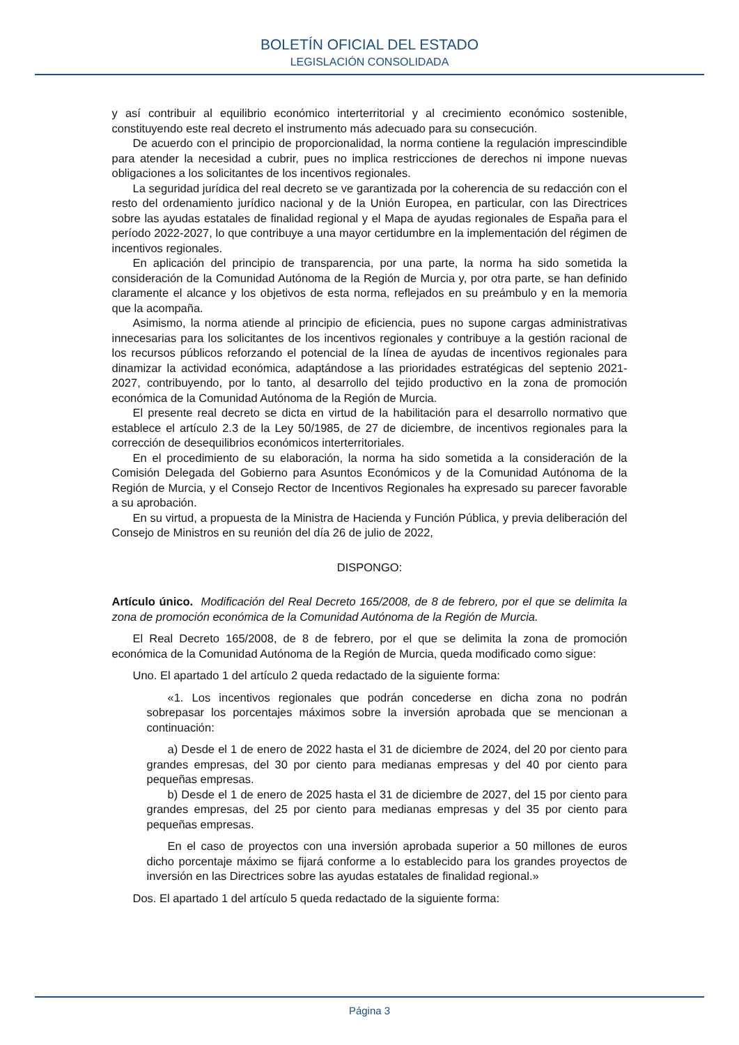BOLETÍN OFICIAL DEL ESTADO
LEGISLACIÓN CONSOLIDADA
y así contribuir al equilibrio económico interterritorial y al crecimiento económico sostenible, constituyendo este real decreto el instrumento más adecuado para su consecución.
De acuerdo con el principio de proporcionalidad, la norma contiene la regulación imprescindible para atender la necesidad a cubrir, pues no implica restricciones de derechos ni impone nuevas obligaciones a los solicitantes de los incentivos regionales.
La seguridad jurídica del real decreto se ve garantizada por la coherencia de su redacción con el resto del ordenamiento jurídico nacional y de la Unión Europea, en particular, con las Directrices sobre las ayudas estatales de finalidad regional y el Mapa de ayudas regionales de España para el período 2022-2027, lo que contribuye a una mayor certidumbre en la implementación del régimen de incentivos regionales.
En aplicación del principio de transparencia, por una parte, la norma ha sido sometida la consideración de la Comunidad Autónoma de la Región de Murcia y, por otra parte, se han definido claramente el alcance y los objetivos de esta norma, reflejados en su preámbulo y en la memoria que la acompaña.
Asimismo, la norma atiende al principio de eficiencia, pues no supone cargas administrativas innecesarias para los solicitantes de los incentivos regionales y contribuye a la gestión racional de los recursos públicos reforzando el potencial de la línea de ayudas de incentivos regionales para dinamizar la actividad económica, adaptándose a las prioridades estratégicas del septenio 2021-2027, contribuyendo, por lo tanto, al desarrollo del tejido productivo en la zona de promoción económica de la Comunidad Autónoma de la Región de Murcia.
El presente real decreto se dicta en virtud de la habilitación para el desarrollo normativo que establece el artículo 2.3 de la Ley 50/1985, de 27 de diciembre, de incentivos regionales para la corrección de desequilibrios económicos interterritoriales.
En el procedimiento de su elaboración, la norma ha sido sometida a la consideración de la Comisión Delegada del Gobierno para Asuntos Económicos y de la Comunidad Autónoma de la Región de Murcia, y el Consejo Rector de Incentivos Regionales ha expresado su parecer favorable a su aprobación.
En su virtud, a propuesta de la Ministra de Hacienda y Función Pública, y previa deliberación del Consejo de Ministros en su reunión del día 26 de julio de 2022,
DISPONGO:
Artículo único. Modificación del Real Decreto 165/2008, de 8 de febrero, por el que se delimita la zona de promoción económica de la Comunidad Autónoma de la Región de Murcia.
El Real Decreto 165/2008, de 8 de febrero, por el que se delimita la zona de promoción económica de la Comunidad Autónoma de la Región de Murcia, queda modificado como sigue:
Uno. El apartado 1 del artículo 2 queda redactado de la siguiente forma:
«1. Los incentivos regionales que podrán concederse en dicha zona no podrán sobrepasar los porcentajes máximos sobre la inversión aprobada que se mencionan a continuación:
a) Desde el 1 de enero de 2022 hasta el 31 de diciembre de 2024, del 20 por ciento para grandes empresas, del 30 por ciento para medianas empresas y del 40 por ciento para pequeñas empresas.
b) Desde el 1 de enero de 2025 hasta el 31 de diciembre de 2027, del 15 por ciento para grandes empresas, del 25 por ciento para medianas empresas y del 35 por ciento para pequeñas empresas.
En el caso de proyectos con una inversión aprobada superior a 50 millones de euros dicho porcentaje máximo se fijará conforme a lo establecido para los grandes proyectos de inversión en las Directrices sobre las ayudas estatales de finalidad regional.»
Dos. El apartado 1 del artículo 5 queda redactado de la siguiente forma:
Página 3